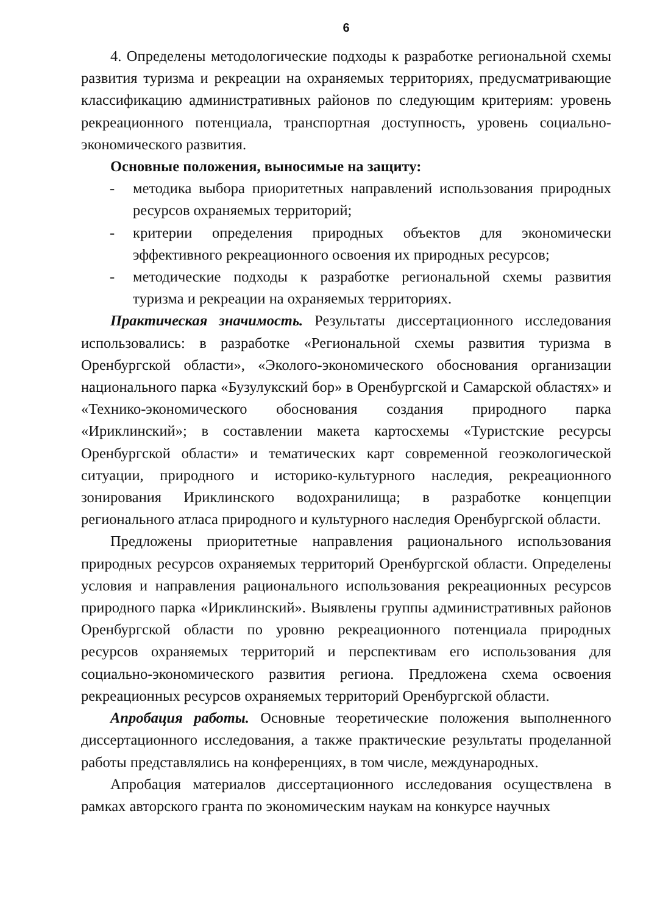6
4. Определены методологические подходы к разработке региональной схемы развития туризма и рекреации на охраняемых территориях, предусматривающие классификацию административных районов по следующим критериям: уровень рекреационного потенциала, транспортная доступность, уровень социально-экономического развития.
Основные положения, выносимые на защиту:
- методика выбора приоритетных направлений использования природных ресурсов охраняемых территорий;
- критерии определения природных объектов для экономически эффективного рекреационного освоения их природных ресурсов;
- методические подходы к разработке региональной схемы развития туризма и рекреации на охраняемых территориях.
Практическая значимость. Результаты диссертационного исследования использовались: в разработке «Региональной схемы развития туризма в Оренбургской области», «Эколого-экономического обоснования организации национального парка «Бузулукский бор» в Оренбургской и Самарской областях» и «Технико-экономического обоснования создания природного парка «Ириклинский»; в составлении макета картосхемы «Туристские ресурсы Оренбургской области» и тематических карт современной геоэкологической ситуации, природного и историко-культурного наследия, рекреационного зонирования Ириклинского водохранилища; в разработке концепции регионального атласа природного и культурного наследия Оренбургской области.
Предложены приоритетные направления рационального использования природных ресурсов охраняемых территорий Оренбургской области. Определены условия и направления рационального использования рекреационных ресурсов природного парка «Ириклинский». Выявлены группы административных районов Оренбургской области по уровню рекреационного потенциала природных ресурсов охраняемых территорий и перспективам его использования для социально-экономического развития региона. Предложена схема освоения рекреационных ресурсов охраняемых территорий Оренбургской области.
Апробация работы. Основные теоретические положения выполненного диссертационного исследования, а также практические результаты проделанной работы представлялись на конференциях, в том числе, международных.
Апробация материалов диссертационного исследования осуществлена в рамках авторского гранта по экономическим наукам на конкурсе научных